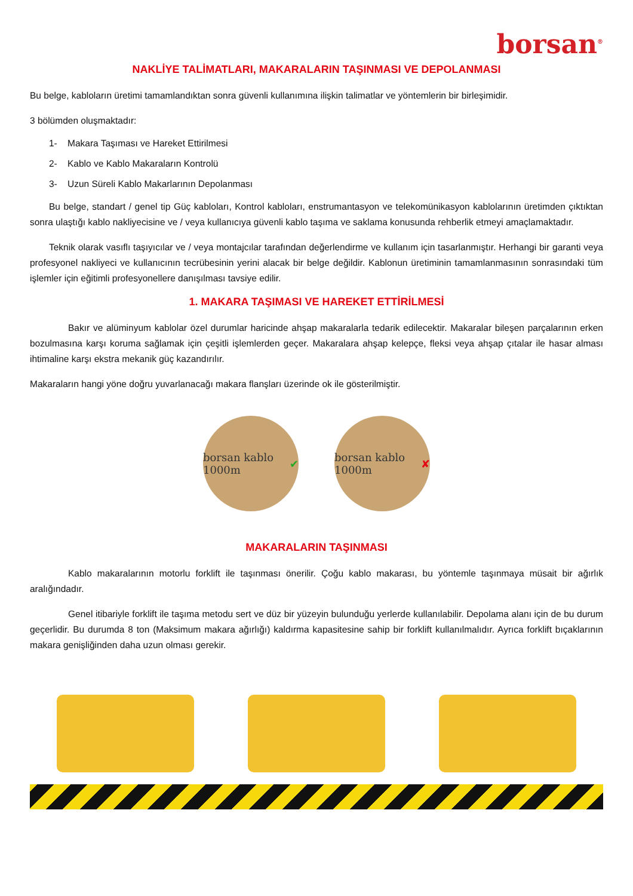borsan<sup>®</sup>
NAKLİYE TALİMATLARI, MAKARALARIN TAŞINMASI VE DEPOLANMASI
Bu belge, kabloların üretimi tamamlandıktan sonra güvenli kullanımına ilişkin talimatlar ve yöntemlerin bir birleşimidir.
3 bölümden oluşmaktadır:
1- Makara Taşıması ve Hareket Ettirilmesi
2- Kablo ve Kablo Makaraların Kontrolü
3- Uzun Süreli Kablo Makarlarının Depolanması
Bu belge, standart / genel tip Güç kabloları, Kontrol kabloları, enstrumantasyon ve telekomünikasyon kablolarının üretimden çıktıktan sonra ulaştığı kablo nakliyecisine ve / veya kullanıcıya güvenli kablo taşıma ve saklama konusunda rehberlik etmeyi amaçlamaktadır.
Teknik olarak vasıflı taşıyıcılar ve / veya montajcılar tarafından değerlendirme ve kullanım için tasarlanmıştır. Herhangi bir garanti veya profesyonel nakliyeci ve kullanıcının tecrübesinin yerini alacak bir belge değildir. Kablonun üretiminin tamamlanmasının sonrasındaki tüm işlemler için eğitimli profesyonellere danışılması tavsiye edilir.
1. MAKARA TAŞIMASI VE HAREKET ETTİRİLMESİ
Bakır ve alüminyum kablolar özel durumlar haricinde ahşap makaralarla tedarik edilecektir. Makaralar bileşen parçalarının erken bozulmasına karşı koruma sağlamak için çeşitli işlemlerden geçer. Makaralara ahşap kelepçe, fleksi veya ahşap çıtalar ile hasar alması ihtimaline karşı ekstra mekanik güç kazandırılır.
Makaraların hangi yöne doğru yuvarlanacağı makara flanşları üzerinde ok ile gösterilmiştir.
borsan kablo 1000m ✔
borsan kablo 1000m ✘
MAKARALARIN TAŞINMASI
Kablo makaralarının motorlu forklift ile taşınması önerilir. Çoğu kablo makarası, bu yöntemle taşınmaya müsait bir ağırlık aralığındadır.
Genel itibariyle forklift ile taşıma metodu sert ve düz bir yüzeyin bulunduğu yerlerde kullanılabilir. Depolama alanı için de bu durum geçerlidir. Bu durumda 8 ton (Maksimum makara ağırlığı) kaldırma kapasitesine sahip bir forklift kullanılmalıdır. Ayrıca forklift bıçaklarının makara genişliğinden daha uzun olması gerekir.